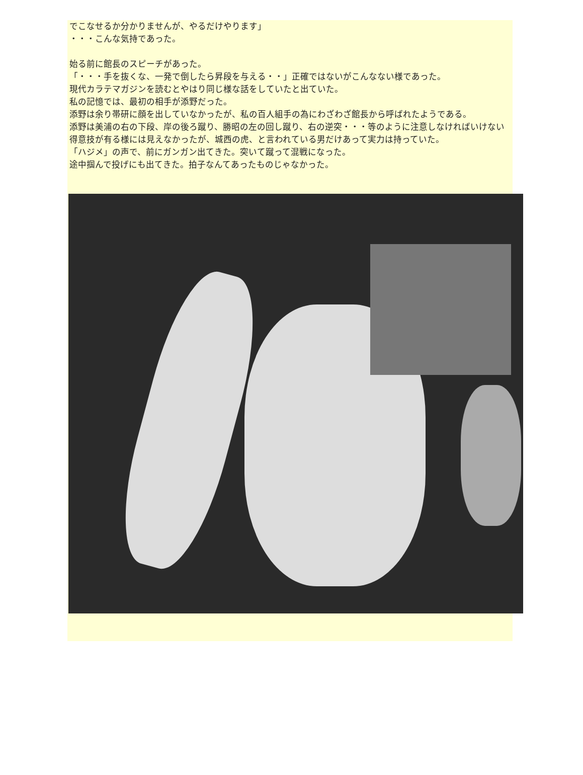でこなせるか分かりませんが、やるだけやります」
・・・こんな気持であった。
始る前に館長のスピーチがあった。
「・・・手を抜くな、一発で倒したら昇段を与える・・」正確ではないがこんなない様であった。
現代カラテマガジンを読むとやはり同じ様な話をしていたと出ていた。
私の記憶では、最初の相手が添野だった。
添野は余り帯研に顔を出していなかったが、私の百人組手の為にわざわざ館長から呼ばれたようである。
添野は美浦の右の下段、岸の後ろ蹴り、勝昭の左の回し蹴り、右の逆突・・・等のように注意しなければいけない得意技が有る様には見えなかったが、城西の虎、と言われている男だけあって実力は持っていた。
「ハジメ」の声で、前にガンガン出てきた。突いて蹴って混戦になった。
途中掴んで投げにも出てきた。拍子なんてあったものじゃなかった。